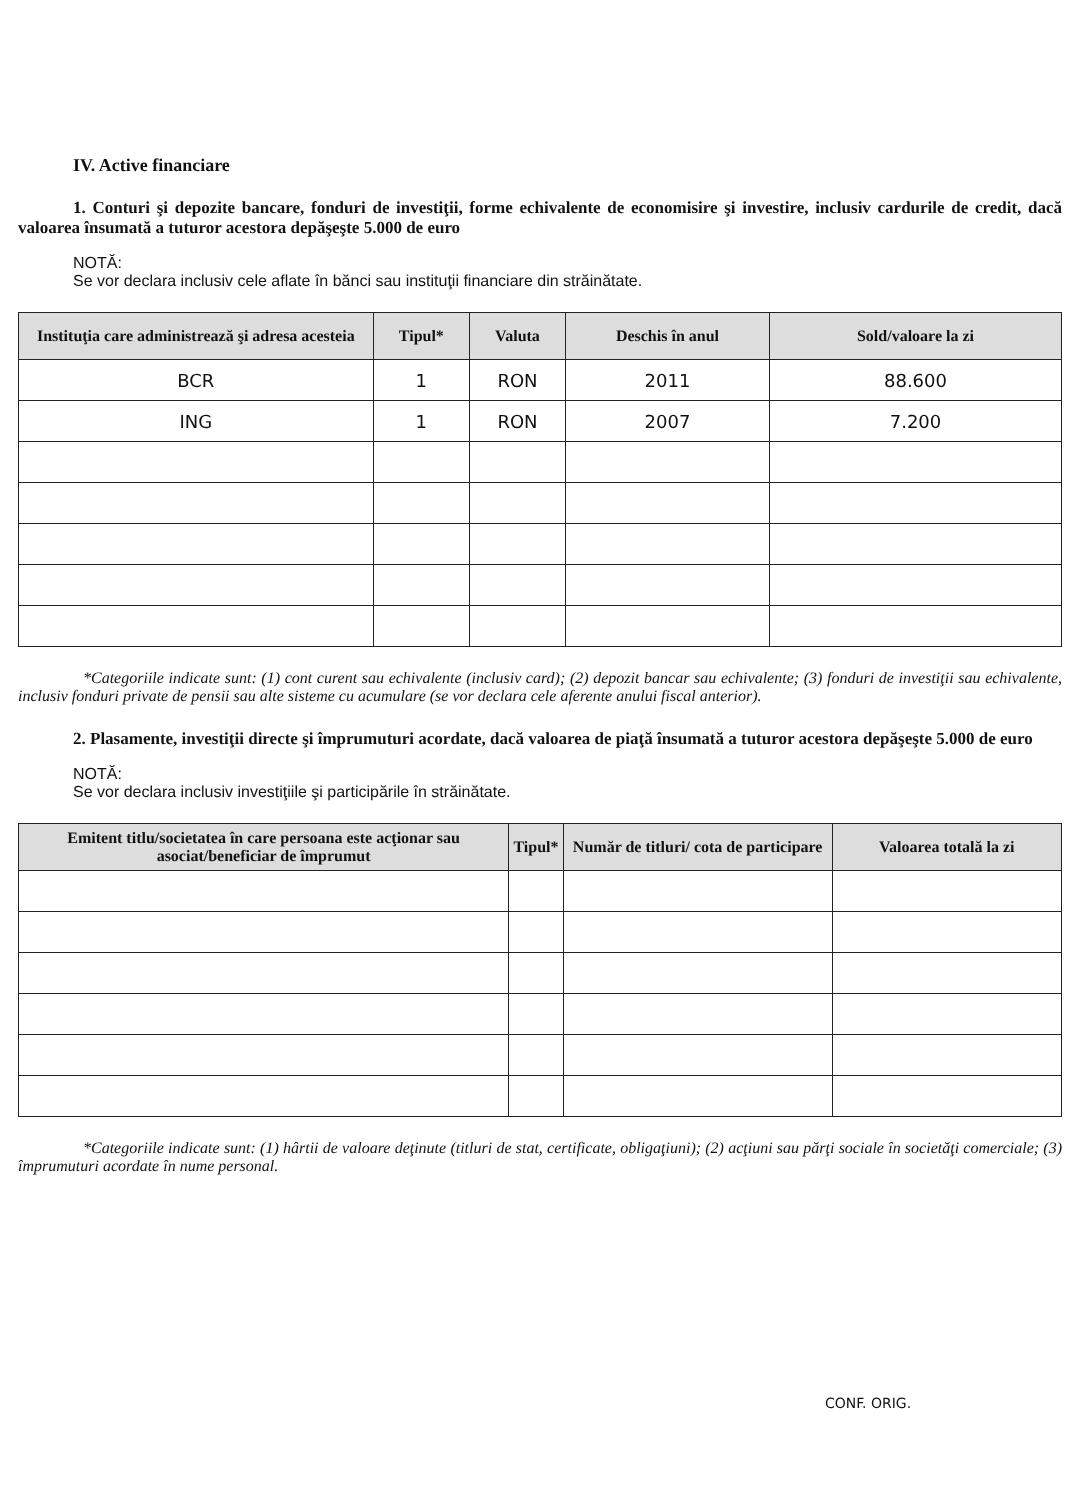IV. Active financiare
1. Conturi şi depozite bancare, fonduri de investiţii, forme echivalente de economisire şi investire, inclusiv cardurile de credit, dacă valoarea însumată a tuturor acestora depăşeşte 5.000 de euro
NOTĂ:
Se vor declara inclusiv cele aflate în bănci sau instituţii financiare din străinătate.
| Instituţia care administrează şi adresa acesteia | Tipul* | Valuta | Deschis în anul | Sold/valoare la zi |
| --- | --- | --- | --- | --- |
| BCR | 1 | RON | 2011 | 88.600 |
| ING | 1 | RON | 2007 | 7.200 |
*Categoriile indicate sunt: (1) cont curent sau echivalente (inclusiv card); (2) depozit bancar sau echivalente; (3) fonduri de investiţii sau echivalente, inclusiv fonduri private de pensii sau alte sisteme cu acumulare (se vor declara cele aferente anului fiscal anterior).
2. Plasamente, investiţii directe şi împrumuturi acordate, dacă valoarea de piaţă însumată a tuturor acestora depăşeşte 5.000 de euro
NOTĂ:
Se vor declara inclusiv investiţiile şi participările în străinătate.
| Emitent titlu/societatea în care persoana este acţionar sau asociat/beneficiar de împrumut | Tipul* | Număr de titluri/ cota de participare | Valoarea totală la zi |
| --- | --- | --- | --- |
*Categoriile indicate sunt: (1) hârtii de valoare deţinute (titluri de stat, certificate, obligaţiuni); (2) acţiuni sau părţi sociale în societăţi comerciale; (3) împrumuturi acordate în nume personal.
CONF. ORIG.